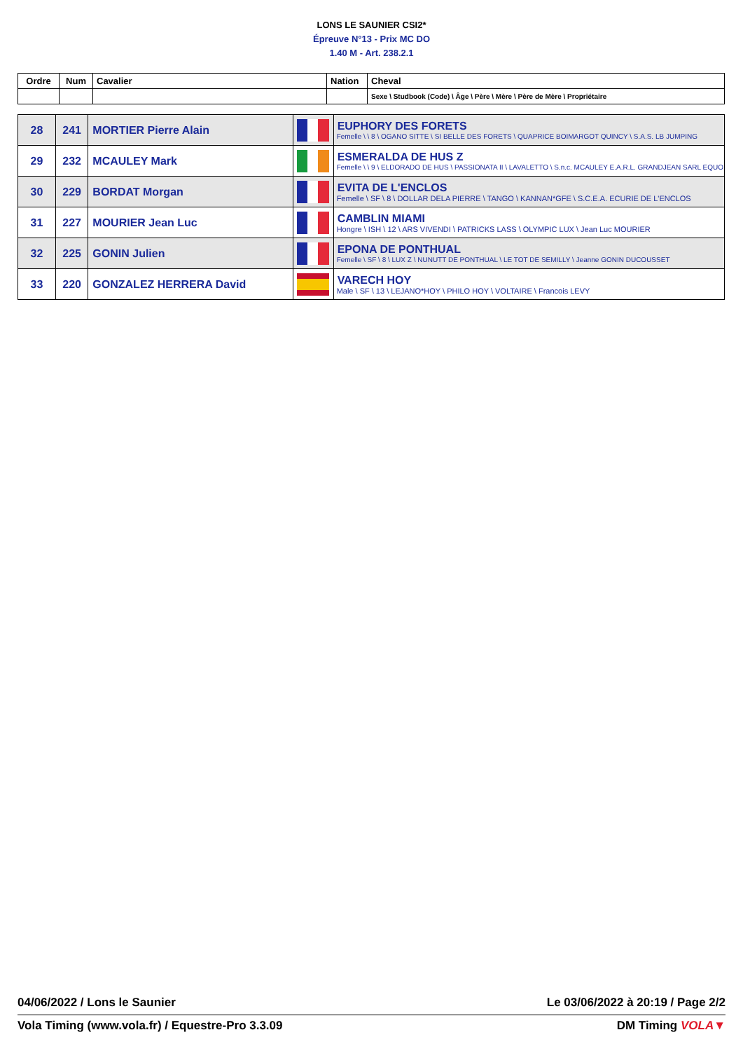LONS LE SAUNIER CSI2*
Épreuve N°13 - Prix MC DO
1.40 M - Art. 238.2.1
| Ordre | Num | Cavalier | Nation | Cheval |
| --- | --- | --- | --- | --- |
| | | | | Sexe \ Studbook (Code) \ Âge \ Père \ Mère \ Père de Mère \ Propriétaire |
| 28 | 241 | MORTIER Pierre Alain | | EUPHORY DES FORETS Femelle \ \ 8 \ OGANO SITTE \ SI BELLE DES FORETS \ QUAPRICE BOIMARGOT QUINCY \ S.A.S. LB JUMPING |
| 29 | 232 | MCAULEY Mark | | ESMERALDA DE HUS Z Femelle \ \ 9 \ ELDORADO DE HUS \ PASSIONATA II \ LAVALETTO \ S.n.c. MCAULEY E.A.R.L. GRANDJEAN SARL EQUO |
| 30 | 229 | BORDAT Morgan | | EVITA DE L'ENCLOS Femelle \ SF \ 8 \ DOLLAR DELA PIERRE \ TANGO \ KANNAN*GFE \ S.C.E.A. ECURIE DE L'ENCLOS |
| 31 | 227 | MOURIER Jean Luc | | CAMBLIN MIAMI Hongre \ ISH \ 12 \ ARS VIVENDI \ PATRICKS LASS \ OLYMPIC LUX \ Jean Luc MOURIER |
| 32 | 225 | GONIN Julien | | EPONA DE PONTHUAL Femelle \ SF \ 8 \ LUX Z \ NUNUTT DE PONTHUAL \ LE TOT DE SEMILLY \ Jeanne GONIN DUCOUSSET |
| 33 | 220 | GONZALEZ HERRERA David | | VARECH HOY Male \ SF \ 13 \ LEJANO*HOY \ PHILO HOY \ VOLTAIRE \ Francois LEVY |
04/06/2022 / Lons le Saunier Le 03/06/2022 à 20:19 / Page 2/2
Vola Timing (www.vola.fr) / Equestre-Pro 3.3.09 DM Timing VOLA▼